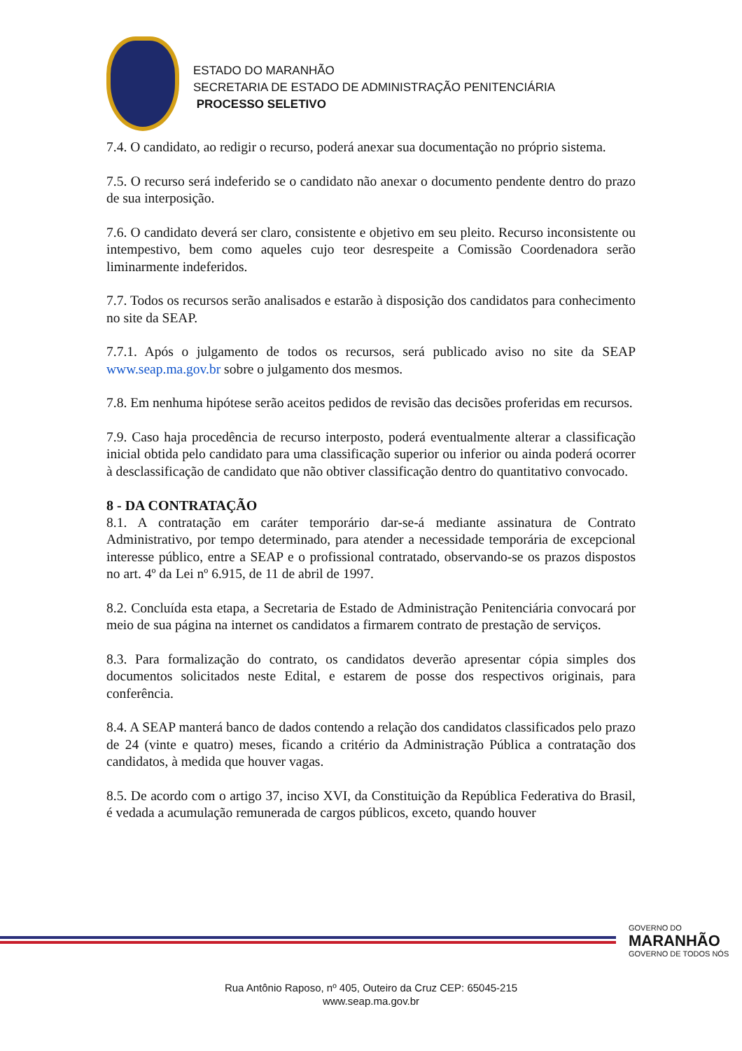ESTADO DO MARANHÃO
SECRETARIA DE ESTADO DE ADMINISTRAÇÃO PENITENCIÁRIA
PROCESSO SELETIVO
7.4. O candidato, ao redigir o recurso, poderá anexar sua documentação no próprio sistema.
7.5. O recurso será indeferido se o candidato não anexar o documento pendente dentro do prazo de sua interposição.
7.6. O candidato deverá ser claro, consistente e objetivo em seu pleito. Recurso inconsistente ou intempestivo, bem como aqueles cujo teor desrespeite a Comissão Coordenadora serão liminarmente indeferidos.
7.7. Todos os recursos serão analisados e estarão à disposição dos candidatos para conhecimento no site da SEAP.
7.7.1. Após o julgamento de todos os recursos, será publicado aviso no site da SEAP www.seap.ma.gov.br sobre o julgamento dos mesmos.
7.8. Em nenhuma hipótese serão aceitos pedidos de revisão das decisões proferidas em recursos.
7.9. Caso haja procedência de recurso interposto, poderá eventualmente alterar a classificação inicial obtida pelo candidato para uma classificação superior ou inferior ou ainda poderá ocorrer à desclassificação de candidato que não obtiver classificação dentro do quantitativo convocado.
8 - DA CONTRATAÇÃO
8.1. A contratação em caráter temporário dar-se-á mediante assinatura de Contrato Administrativo, por tempo determinado, para atender a necessidade temporária de excepcional interesse público, entre a SEAP e o profissional contratado, observando-se os prazos dispostos no art. 4º da Lei nº 6.915, de 11 de abril de 1997.
8.2. Concluída esta etapa, a Secretaria de Estado de Administração Penitenciária convocará por meio de sua página na internet os candidatos a firmarem contrato de prestação de serviços.
8.3. Para formalização do contrato, os candidatos deverão apresentar cópia simples dos documentos solicitados neste Edital, e estarem de posse dos respectivos originais, para conferência.
8.4. A SEAP manterá banco de dados contendo a relação dos candidatos classificados pelo prazo de 24 (vinte e quatro) meses, ficando a critério da Administração Pública a contratação dos candidatos, à medida que houver vagas.
8.5. De acordo com o artigo 37, inciso XVI, da Constituição da República Federativa do Brasil, é vedada a acumulação remunerada de cargos públicos, exceto, quando houver
GOVERNO DO
MARANHÃO
GOVERNO DE TODOS NÓS
Rua Antônio Raposo, nº 405, Outeiro da Cruz CEP: 65045-215
www.seap.ma.gov.br